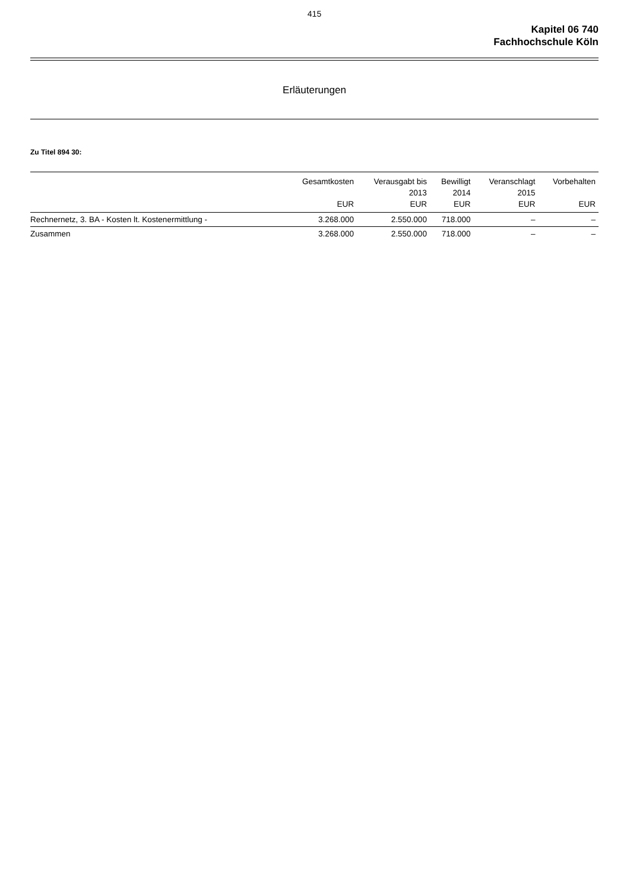415
Kapitel 06 740
Fachhochschule Köln
Erläuterungen
Zu Titel 894 30:
| | Gesamtkosten EUR | Verausgabt bis 2013 EUR | Bewilligt 2014 EUR | Veranschlagt 2015 EUR | Vorbehalten EUR |
| --- | --- | --- | --- | --- | --- |
| Rechnernetz, 3. BA - Kosten lt. Kostenermittlung - | 3.268.000 | 2.550.000 | 718.000 | – | – |
| Zusammen | 3.268.000 | 2.550.000 | 718.000 | – | – |